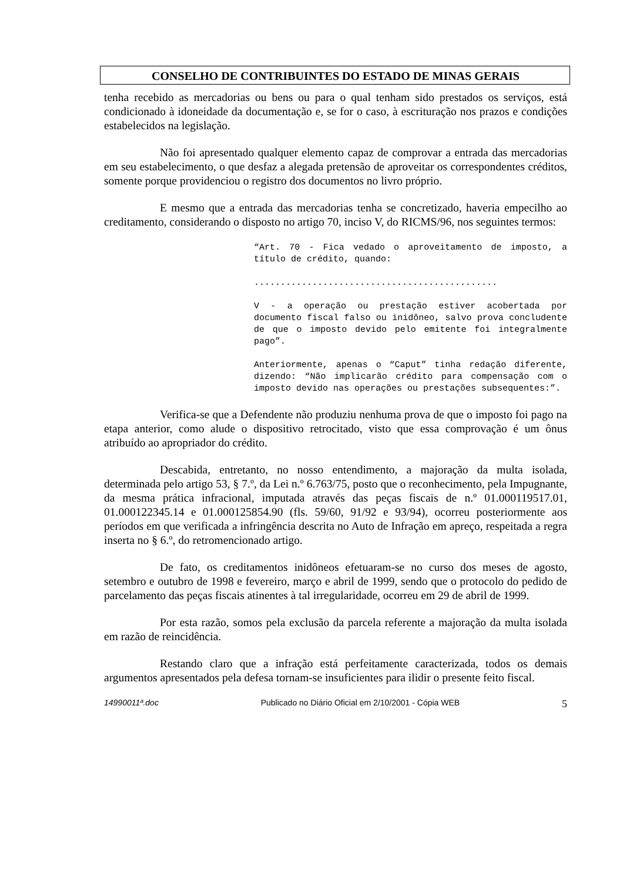CONSELHO DE CONTRIBUINTES DO ESTADO DE MINAS GERAIS
tenha recebido as mercadorias ou bens ou para o qual tenham sido prestados os serviços, está condicionado à idoneidade da documentação e, se for o caso, à escrituração nos prazos e condições estabelecidos na legislação.
Não foi apresentado qualquer elemento capaz de comprovar a entrada das mercadorias em seu estabelecimento, o que desfaz a alegada pretensão de aproveitar os correspondentes créditos, somente porque providenciou o registro dos documentos no livro próprio.
E mesmo que a entrada das mercadorias tenha se concretizado, haveria empecilho ao creditamento, considerando o disposto no artigo 70, inciso V, do RICMS/96, nos seguintes termos:
“Art. 70 - Fica vedado o aproveitamento de imposto, a título de crédito, quando:
..............................................
V - a operação ou prestação estiver acobertada por documento fiscal falso ou inidôneo, salvo prova concludente de que o imposto devido pelo emitente foi integralmente pago”.
Anteriormente, apenas o “Caput” tinha redação diferente, dizendo: “Não implicarão crédito para compensação com o imposto devido nas operações ou prestações subsequentes:”.
Verifica-se que a Defendente não produziu nenhuma prova de que o imposto foi pago na etapa anterior, como alude o dispositivo retrocitado, visto que essa comprovação é um ônus atribuído ao apropriador do crédito.
Descabida, entretanto, no nosso entendimento, a majoração da multa isolada, determinada pelo artigo 53, § 7.º, da Lei n.º 6.763/75, posto que o reconhecimento, pela Impugnante, da mesma prática infracional, imputada através das peças fiscais de n.º 01.000119517.01, 01.000122345.14 e 01.000125854.90 (fls. 59/60, 91/92 e 93/94), ocorreu posteriormente aos períodos em que verificada a infringência descrita no Auto de Infração em apreço, respeitada a regra inserta no § 6.º, do retromencionado artigo.
De fato, os creditamentos inidôneos efetuaram-se no curso dos meses de agosto, setembro e outubro de 1998 e fevereiro, março e abril de 1999, sendo que o protocolo do pedido de parcelamento das peças fiscais atinentes à tal irregularidade, ocorreu em 29 de abril de 1999.
Por esta razão, somos pela exclusão da parcela referente a majoração da multa isolada em razão de reincidência.
Restando claro que a infração está perfeitamente caracterizada, todos os demais argumentos apresentados pela defesa tornam-se insuficientes para ilidir o presente feito fiscal.
14990011ª.doc Publicado no Diário Oficial em 2/10/2001 - Cópia WEB 5